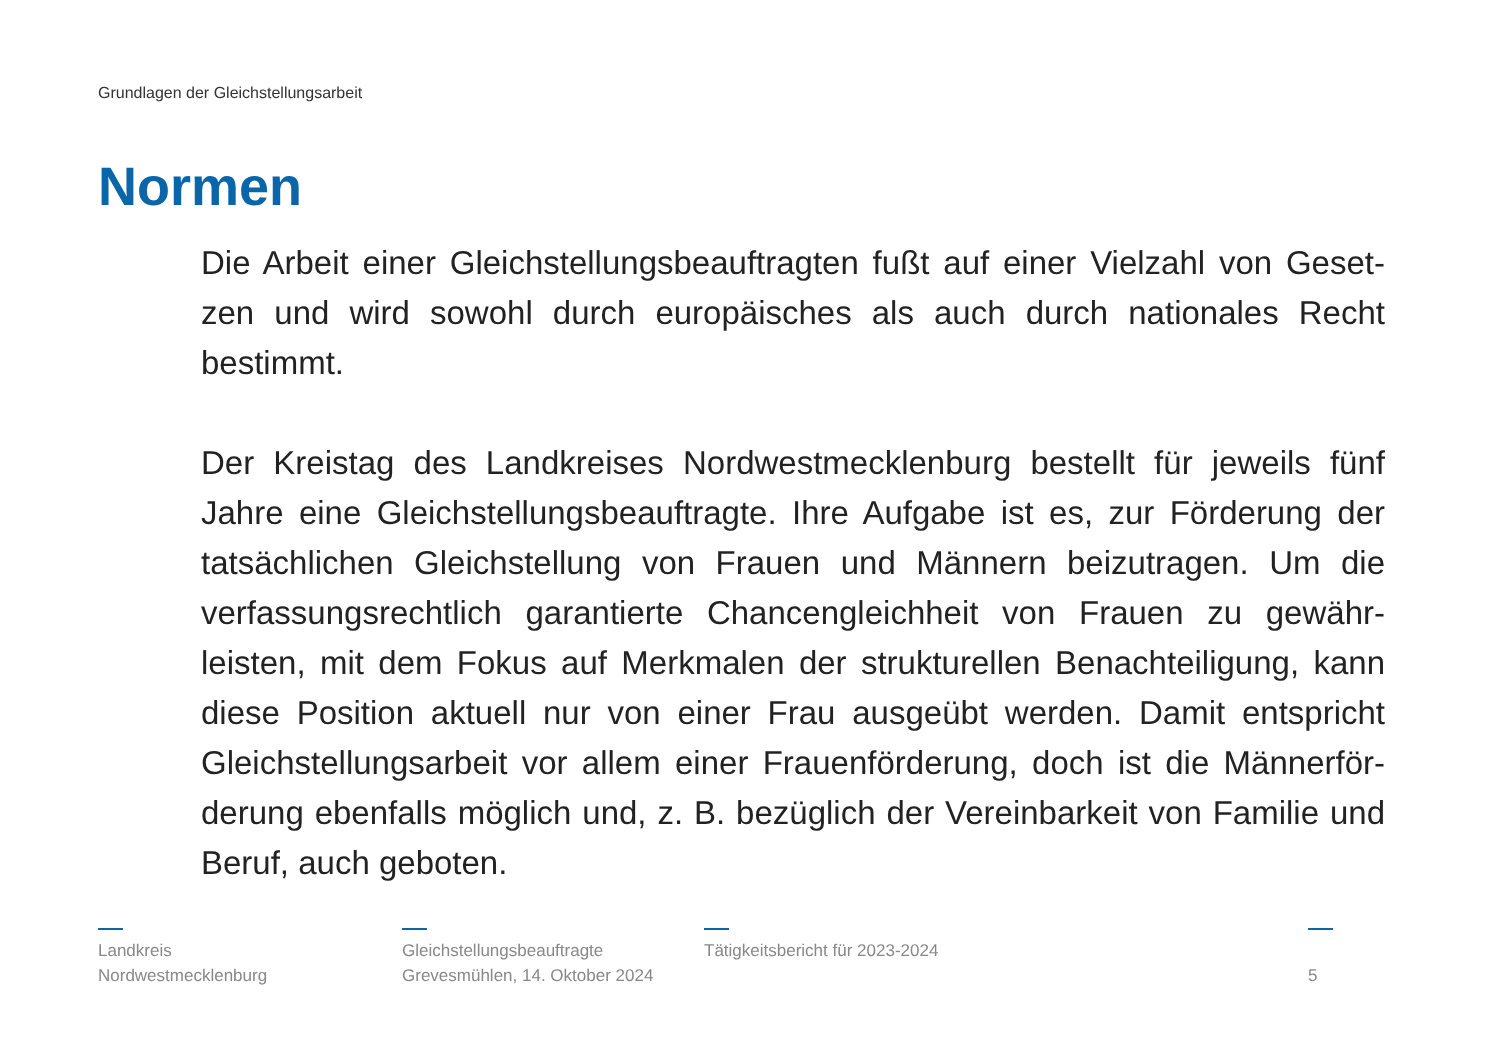Grundlagen der Gleichstellungsarbeit
Normen
Die Arbeit einer Gleichstellungsbeauftragten fußt auf einer Vielzahl von Geset- zen und wird sowohl durch europäisches als auch durch nationales Recht bestimmt.
Der Kreistag des Landkreises Nordwestmecklenburg bestellt für jeweils fünf Jahre eine Gleichstellungsbeauftragte. Ihre Aufgabe ist es, zur Förderung der tatsächlichen Gleichstellung von Frauen und Männern beizutragen. Um die verfassungsrechtlich garantierte Chancengleichheit von Frauen zu gewähr- leisten, mit dem Fokus auf Merkmalen der strukturellen Benachteiligung, kann diese Position aktuell nur von einer Frau ausgeübt werden. Damit entspricht Gleichstellungsarbeit vor allem einer Frauenförderung, doch ist die Männerför- derung ebenfalls möglich und, z. B. bezüglich der Vereinbarkeit von Familie und Beruf, auch geboten.
Landkreis
Nordwestmecklenburg
Gleichstellungsbeauftragte
Grevesmühlen, 14. Oktober 2024
Tätigkeitsbericht für 2023-2024
5